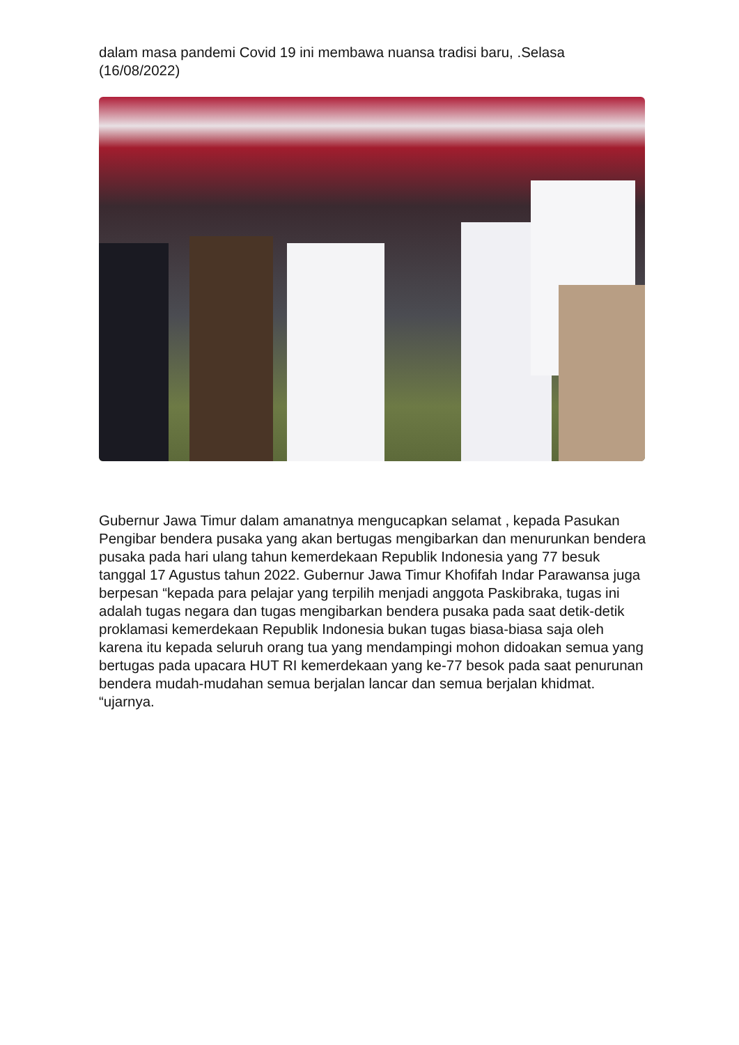dalam masa pandemi Covid 19 ini membawa nuansa tradisi baru, .Selasa (16/08/2022)
Gubernur Jawa Timur dalam amanatnya mengucapkan selamat , kepada Pasukan Pengibar bendera pusaka yang akan bertugas mengibarkan dan menurunkan bendera pusaka pada hari ulang tahun kemerdekaan Republik Indonesia yang 77 besuk tanggal 17 Agustus tahun 2022. Gubernur Jawa Timur Khofifah Indar Parawansa juga berpesan “kepada para pelajar yang terpilih menjadi anggota Paskibraka, tugas ini adalah tugas negara dan tugas mengibarkan bendera pusaka pada saat detik-detik proklamasi kemerdekaan Republik Indonesia bukan tugas biasa-biasa saja oleh karena itu kepada seluruh orang tua yang mendampingi mohon didoakan semua yang bertugas pada upacara HUT RI kemerdekaan yang ke-77 besok pada saat penurunan bendera mudah-mudahan semua berjalan lancar dan semua berjalan khidmat. “ujarnya.